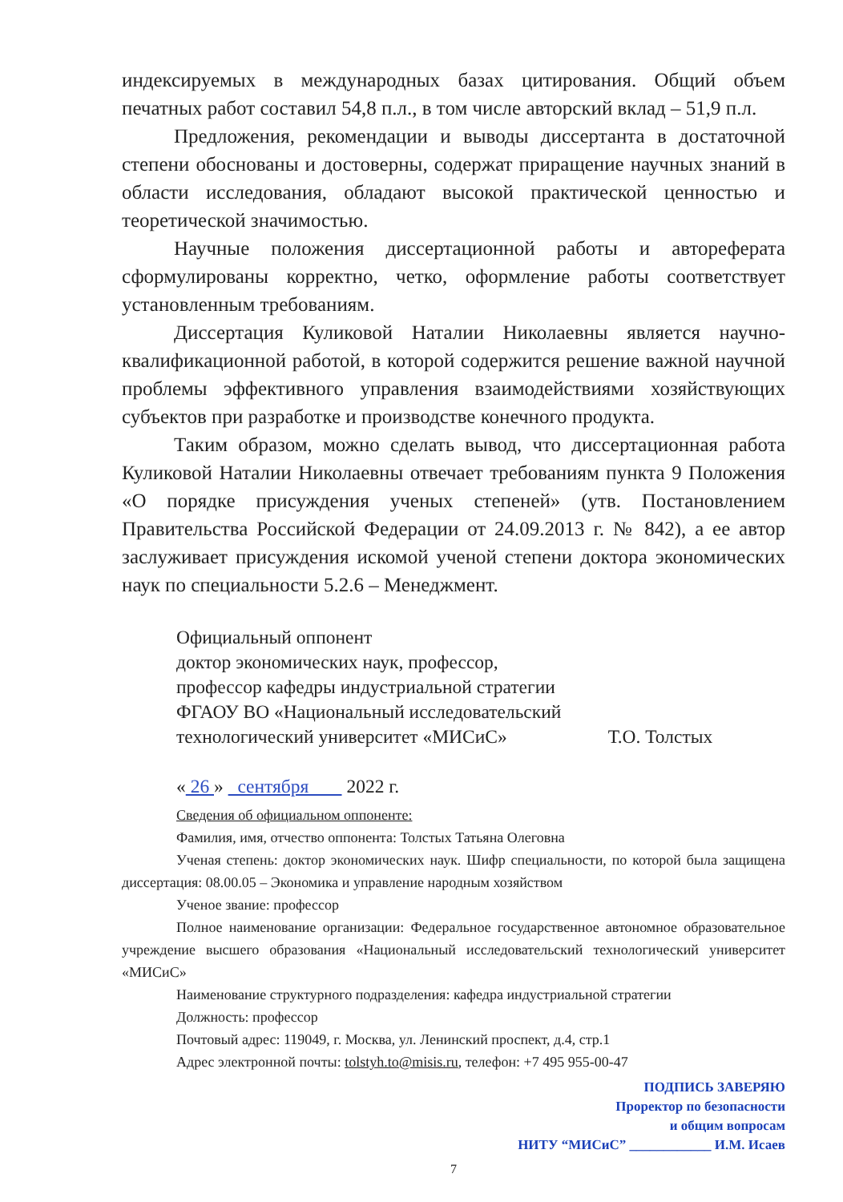индексируемых в международных базах цитирования. Общий объем печатных работ составил 54,8 п.л., в том числе авторский вклад – 51,9 п.л.
Предложения, рекомендации и выводы диссертанта в достаточной степени обоснованы и достоверны, содержат приращение научных знаний в области исследования, обладают высокой практической ценностью и теоретической значимостью.
Научные положения диссертационной работы и автореферата сформулированы корректно, четко, оформление работы соответствует установленным требованиям.
Диссертация Куликовой Наталии Николаевны является научно-квалификационной работой, в которой содержится решение важной научной проблемы эффективного управления взаимодействиями хозяйствующих субъектов при разработке и производстве конечного продукта.
Таким образом, можно сделать вывод, что диссертационная работа Куликовой Наталии Николаевны отвечает требованиям пункта 9 Положения «О порядке присуждения ученых степеней» (утв. Постановлением Правительства Российской Федерации от 24.09.2013 г. № 842), а ее автор заслуживает присуждения искомой ученой степени доктора экономических наук по специальности 5.2.6 – Менеджмент.
Официальный оппонент
доктор экономических наук, профессор,
профессор кафедры индустриальной стратегии
ФГАОУ ВО «Национальный исследовательский
технологический университет «МИСиС» Т.О. Толстых
« 26 » сентября 2022 г.
Сведения об официальном оппоненте:
Фамилия, имя, отчество оппонента: Толстых Татьяна Олеговна
Ученая степень: доктор экономических наук. Шифр специальности, по которой была защищена диссертация: 08.00.05 – Экономика и управление народным хозяйством
Ученое звание: профессор
Полное наименование организации: Федеральное государственное автономное образовательное учреждение высшего образования «Национальный исследовательский технологический университет «МИСиС»
Наименование структурного подразделения: кафедра индустриальной стратегии
Должность: профессор
Почтовый адрес: 119049, г. Москва, ул. Ленинский проспект, д.4, стр.1
Адрес электронной почты: tolstyh.to@misis.ru, телефон: +7 495 955-00-47
ПОДПИСЬ ЗАВЕРЯЮ
Проректор по безопасности
и общим вопросам
НИТУ “МИСиС” ____________ И.М. Исаев
7